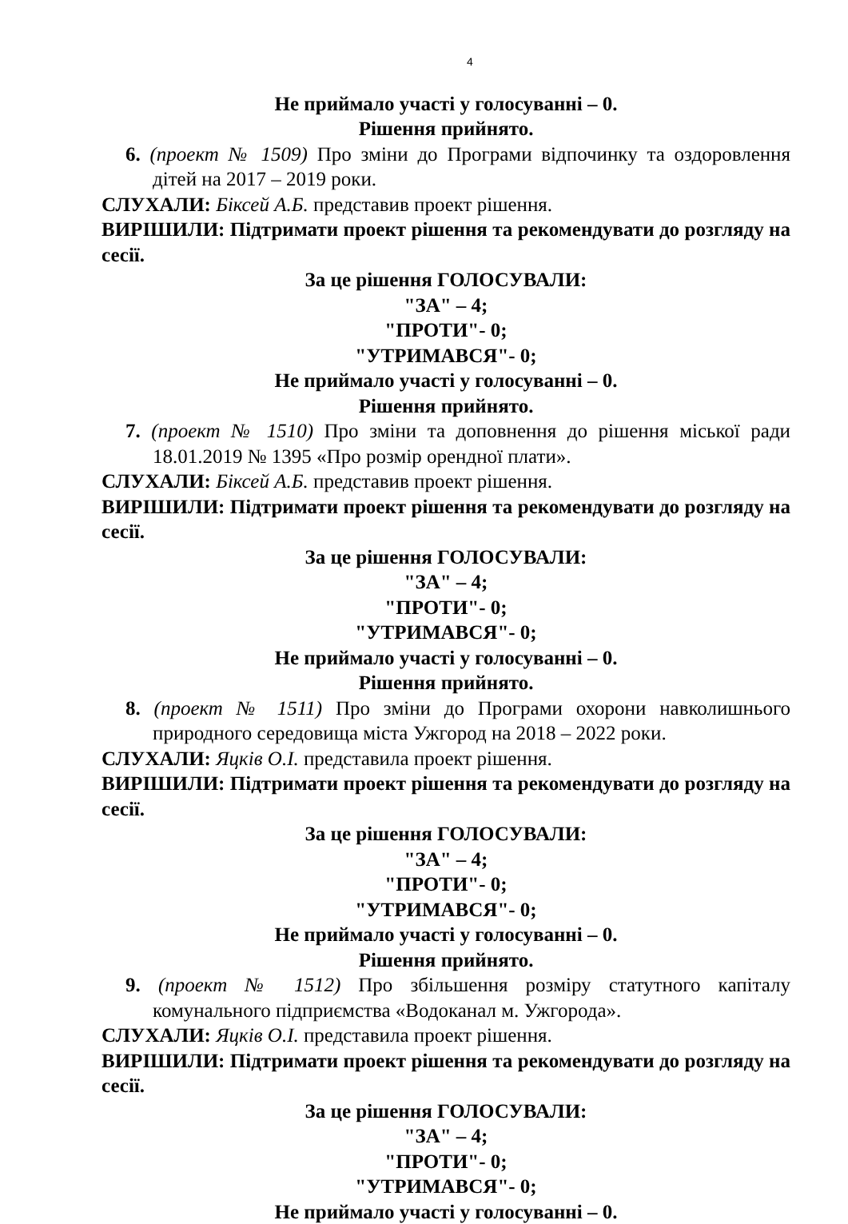4
Не приймало участі у голосуванні – 0.
Рішення прийнято.
6. (проект № 1509) Про зміни до Програми відпочинку та оздоровлення дітей на 2017 – 2019 роки.
СЛУХАЛИ: Біксей А.Б. представив проект рішення.
ВИРІШИЛИ: Підтримати проект рішення та рекомендувати до розгляду на сесії.
За це рішення ГОЛОСУВАЛИ:
"ЗА" – 4;
"ПРОТИ"- 0;
"УТРИМАВСЯ"- 0;
Не приймало участі у голосуванні – 0.
Рішення прийнято.
7. (проект № 1510) Про зміни та доповнення до рішення міської ради 18.01.2019 № 1395 «Про розмір орендної плати».
СЛУХАЛИ: Біксей А.Б. представив проект рішення.
ВИРІШИЛИ: Підтримати проект рішення та рекомендувати до розгляду на сесії.
За це рішення ГОЛОСУВАЛИ:
"ЗА" – 4;
"ПРОТИ"- 0;
"УТРИМАВСЯ"- 0;
Не приймало участі у голосуванні – 0.
Рішення прийнято.
8. (проект № 1511) Про зміни до Програми охорони навколишнього природного середовища міста Ужгород на 2018 – 2022 роки.
СЛУХАЛИ: Яцків О.І. представила проект рішення.
ВИРІШИЛИ: Підтримати проект рішення та рекомендувати до розгляду на сесії.
За це рішення ГОЛОСУВАЛИ:
"ЗА" – 4;
"ПРОТИ"- 0;
"УТРИМАВСЯ"- 0;
Не приймало участі у голосуванні – 0.
Рішення прийнято.
9. (проект № 1512) Про збільшення розміру статутного капіталу комунального підприємства «Водоканал м. Ужгорода».
СЛУХАЛИ: Яцків О.І. представила проект рішення.
ВИРІШИЛИ: Підтримати проект рішення та рекомендувати до розгляду на сесії.
За це рішення ГОЛОСУВАЛИ:
"ЗА" – 4;
"ПРОТИ"- 0;
"УТРИМАВСЯ"- 0;
Не приймало участі у голосуванні – 0.